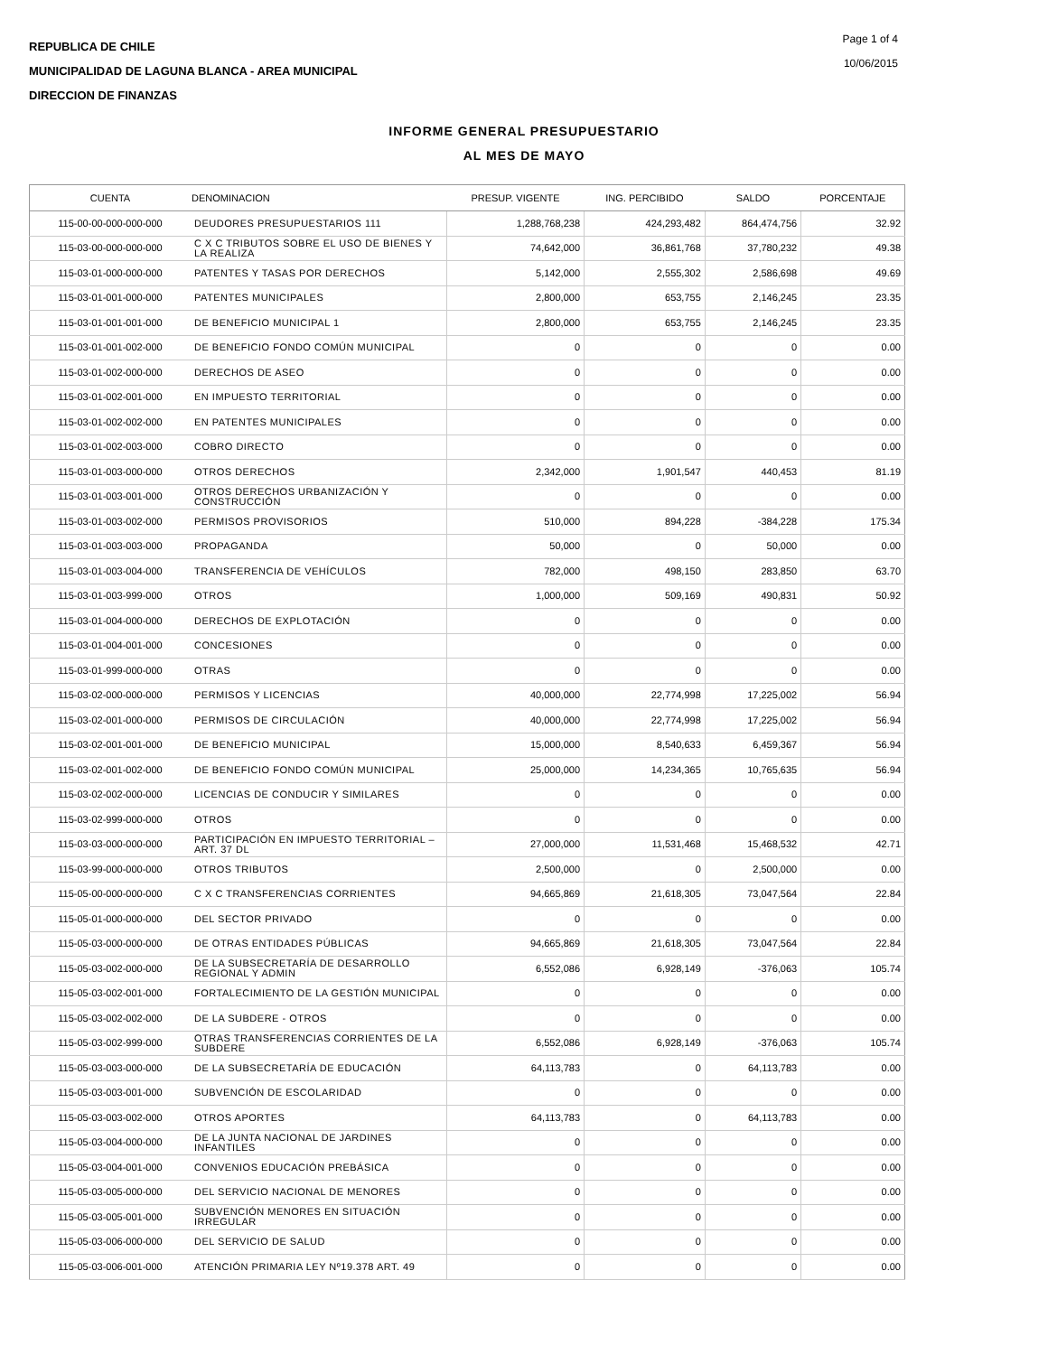REPUBLICA DE CHILE
MUNICIPALIDAD DE LAGUNA BLANCA - AREA MUNICIPAL
DIRECCION DE FINANZAS
Page 1 of 4
10/06/2015
INFORME GENERAL PRESUPUESTARIO
AL MES DE MAYO
| CUENTA | DENOMINACION | PRESUP. VIGENTE | ING. PERCIBIDO | SALDO | PORCENTAJE |
| --- | --- | --- | --- | --- | --- |
| 115-00-00-000-000-000 | DEUDORES PRESUPUESTARIOS 111 | 1,288,768,238 | 424,293,482 | 864,474,756 | 32.92 |
| 115-03-00-000-000-000 | C X C TRIBUTOS SOBRE EL USO DE BIENES Y LA REALIZA | 74,642,000 | 36,861,768 | 37,780,232 | 49.38 |
| 115-03-01-000-000-000 | PATENTES Y TASAS POR DERECHOS | 5,142,000 | 2,555,302 | 2,586,698 | 49.69 |
| 115-03-01-001-000-000 | PATENTES MUNICIPALES | 2,800,000 | 653,755 | 2,146,245 | 23.35 |
| 115-03-01-001-001-000 | DE BENEFICIO MUNICIPAL 1 | 2,800,000 | 653,755 | 2,146,245 | 23.35 |
| 115-03-01-001-002-000 | DE BENEFICIO FONDO COMÚN MUNICIPAL | 0 | 0 | 0 | 0.00 |
| 115-03-01-002-000-000 | DERECHOS DE ASEO | 0 | 0 | 0 | 0.00 |
| 115-03-01-002-001-000 | EN IMPUESTO TERRITORIAL | 0 | 0 | 0 | 0.00 |
| 115-03-01-002-002-000 | EN PATENTES MUNICIPALES | 0 | 0 | 0 | 0.00 |
| 115-03-01-002-003-000 | COBRO DIRECTO | 0 | 0 | 0 | 0.00 |
| 115-03-01-003-000-000 | OTROS DERECHOS | 2,342,000 | 1,901,547 | 440,453 | 81.19 |
| 115-03-01-003-001-000 | OTROS DERECHOS URBANIZACIÓN Y CONSTRUCCIÓN | 0 | 0 | 0 | 0.00 |
| 115-03-01-003-002-000 | PERMISOS PROVISORIOS | 510,000 | 894,228 | -384,228 | 175.34 |
| 115-03-01-003-003-000 | PROPAGANDA | 50,000 | 0 | 50,000 | 0.00 |
| 115-03-01-003-004-000 | TRANSFERENCIA DE VEHÍCULOS | 782,000 | 498,150 | 283,850 | 63.70 |
| 115-03-01-003-999-000 | OTROS | 1,000,000 | 509,169 | 490,831 | 50.92 |
| 115-03-01-004-000-000 | DERECHOS DE EXPLOTACIÓN | 0 | 0 | 0 | 0.00 |
| 115-03-01-004-001-000 | CONCESIONES | 0 | 0 | 0 | 0.00 |
| 115-03-01-999-000-000 | OTRAS | 0 | 0 | 0 | 0.00 |
| 115-03-02-000-000-000 | PERMISOS Y LICENCIAS | 40,000,000 | 22,774,998 | 17,225,002 | 56.94 |
| 115-03-02-001-000-000 | PERMISOS DE CIRCULACIÓN | 40,000,000 | 22,774,998 | 17,225,002 | 56.94 |
| 115-03-02-001-001-000 | DE BENEFICIO MUNICIPAL | 15,000,000 | 8,540,633 | 6,459,367 | 56.94 |
| 115-03-02-001-002-000 | DE BENEFICIO FONDO COMÚN MUNICIPAL | 25,000,000 | 14,234,365 | 10,765,635 | 56.94 |
| 115-03-02-002-000-000 | LICENCIAS DE CONDUCIR Y SIMILARES | 0 | 0 | 0 | 0.00 |
| 115-03-02-999-000-000 | OTROS | 0 | 0 | 0 | 0.00 |
| 115-03-03-000-000-000 | PARTICIPACIÓN EN IMPUESTO TERRITORIAL – ART. 37 DL | 27,000,000 | 11,531,468 | 15,468,532 | 42.71 |
| 115-03-99-000-000-000 | OTROS TRIBUTOS | 2,500,000 | 0 | 2,500,000 | 0.00 |
| 115-05-00-000-000-000 | C X C TRANSFERENCIAS CORRIENTES | 94,665,869 | 21,618,305 | 73,047,564 | 22.84 |
| 115-05-01-000-000-000 | DEL SECTOR PRIVADO | 0 | 0 | 0 | 0.00 |
| 115-05-03-000-000-000 | DE OTRAS ENTIDADES PÚBLICAS | 94,665,869 | 21,618,305 | 73,047,564 | 22.84 |
| 115-05-03-002-000-000 | DE LA SUBSECRETARÍA DE DESARROLLO REGIONAL Y ADMIN | 6,552,086 | 6,928,149 | -376,063 | 105.74 |
| 115-05-03-002-001-000 | FORTALECIMIENTO DE LA GESTIÓN MUNICIPAL | 0 | 0 | 0 | 0.00 |
| 115-05-03-002-002-000 | DE LA SUBDERE - OTROS | 0 | 0 | 0 | 0.00 |
| 115-05-03-002-999-000 | OTRAS TRANSFERENCIAS CORRIENTES DE LA SUBDERE | 6,552,086 | 6,928,149 | -376,063 | 105.74 |
| 115-05-03-003-000-000 | DE LA SUBSECRETARÍA DE EDUCACIÓN | 64,113,783 | 0 | 64,113,783 | 0.00 |
| 115-05-03-003-001-000 | SUBVENCIÓN DE ESCOLARIDAD | 0 | 0 | 0 | 0.00 |
| 115-05-03-003-002-000 | OTROS APORTES | 64,113,783 | 0 | 64,113,783 | 0.00 |
| 115-05-03-004-000-000 | DE LA JUNTA NACIONAL DE JARDINES INFANTILES | 0 | 0 | 0 | 0.00 |
| 115-05-03-004-001-000 | CONVENIOS EDUCACIÓN PREBÁSICA | 0 | 0 | 0 | 0.00 |
| 115-05-03-005-000-000 | DEL SERVICIO NACIONAL DE MENORES | 0 | 0 | 0 | 0.00 |
| 115-05-03-005-001-000 | SUBVENCIÓN MENORES EN SITUACIÓN IRREGULAR | 0 | 0 | 0 | 0.00 |
| 115-05-03-006-000-000 | DEL SERVICIO DE SALUD | 0 | 0 | 0 | 0.00 |
| 115-05-03-006-001-000 | ATENCIÓN PRIMARIA LEY Nº19.378 ART. 49 | 0 | 0 | 0 | 0.00 |